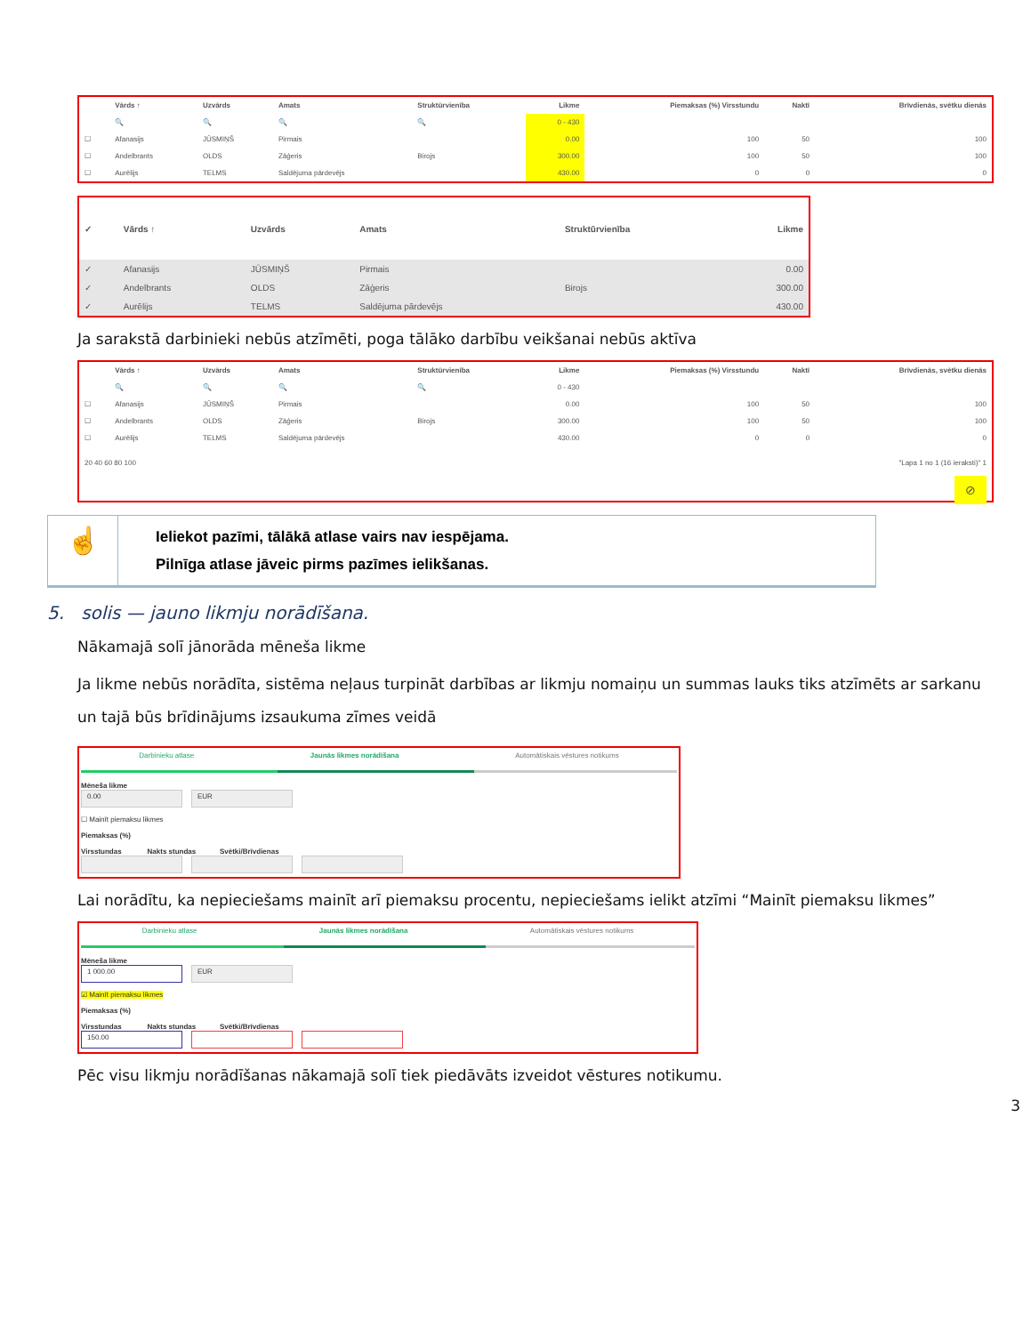| | Vārds ↑ | Uzvārds | Amats | Struktūrvienība | Likme | Piemaksas (%) Virsstundu | Naktī | Brīvdienās, svētku dienās |
| --- | --- | --- | --- | --- | --- | --- | --- | --- |
| | 🔍 | 🔍 | 🔍 | 🔍 | 0 - 430 | | | |
| ☐ | Afanasijs | JŪSMIŅŠ | Pirmais | | 0.00 | 100 | 50 | 100 |
| ☐ | Andelbrants | OLDS | Zāģeris | Birojs | 300.00 | 100 | 50 | 100 |
| ☐ | Aurēlijs | TELMS | Saldējuma pārdevējs | | 430.00 | 0 | 0 | 0 |
| ✓ | Vārds ↑ | Uzvārds | Amats | Struktūrvienība | Likme |
| --- | --- | --- | --- | --- | --- |
| ✓ | Afanasijs | JŪSMIŅŠ | Pirmais | | 0.00 |
| ✓ | Andelbrants | OLDS | Zāģeris | Birojs | 300.00 |
| ✓ | Aurēlijs | TELMS | Saldējuma pārdevējs | | 430.00 |
Ja sarakstā darbinieki nebūs atzīmēti, poga tālāko darbību veikšanai nebūs aktīva
| | Vārds ↑ | Uzvārds | Amats | Struktūrvienība | Likme | Piemaksas (%) Virsstundu | Naktī | Brīvdienās, svētku dienās |
| --- | --- | --- | --- | --- | --- | --- | --- | --- |
| | 🔍 | 🔍 | 🔍 | 🔍 | 0 - 430 | | | |
| ☐ | Afanasijs | JŪSMIŅŠ | Pirmais | | 0.00 | 100 | 50 | 100 |
| ☐ | Andelbrants | OLDS | Zāģeris | Birojs | 300.00 | 100 | 50 | 100 |
| ☐ | Aurēlijs | TELMS | Saldējuma pārdevējs | | 430.00 | 0 | 0 | 0 |
20 40 60 80 100 "Lapa 1 no 1 (16 ieraksti)" 1
⊘
☝
Ieliekot pazīmi, tālākā atlase vairs nav iespējama.
Pilnīga atlase jāveic pirms pazīmes ielikšanas.
5. solis — jauno likmju norādīšana.
Nākamajā solī jānorāda mēneša likme
Ja likme nebūs norādīta, sistēma neļaus turpināt darbības ar likmju nomaiņu un summas lauks tiks atzīmēts ar sarkanu un tajā būs brīdinājums izsaukuma zīmes veidā
Darbinieku atlase Jaunās likmes norādīšana Automātiskais vēstures notikums
Mēneša likme
0.00 EUR
☐ Mainīt piemaksu likmes
Piemaksas (%)
Virsstundas Nakts stundas Svētki/Brīvdienas
Lai norādītu, ka nepieciešams mainīt arī piemaksu procentu, nepieciešams ielikt atzīmi “Mainīt piemaksu likmes”
Darbinieku atlase Jaunās likmes norādīšana Automātiskais vēstures notikums
Mēneša likme
1 000.00 EUR
☑ Mainīt piemaksu likmes
Piemaksas (%)
Virsstundas Nakts stundas Svētki/Brīvdienas
150.00
Pēc visu likmju norādīšanas nākamajā solī tiek piedāvāts izveidot vēstures notikumu.
3